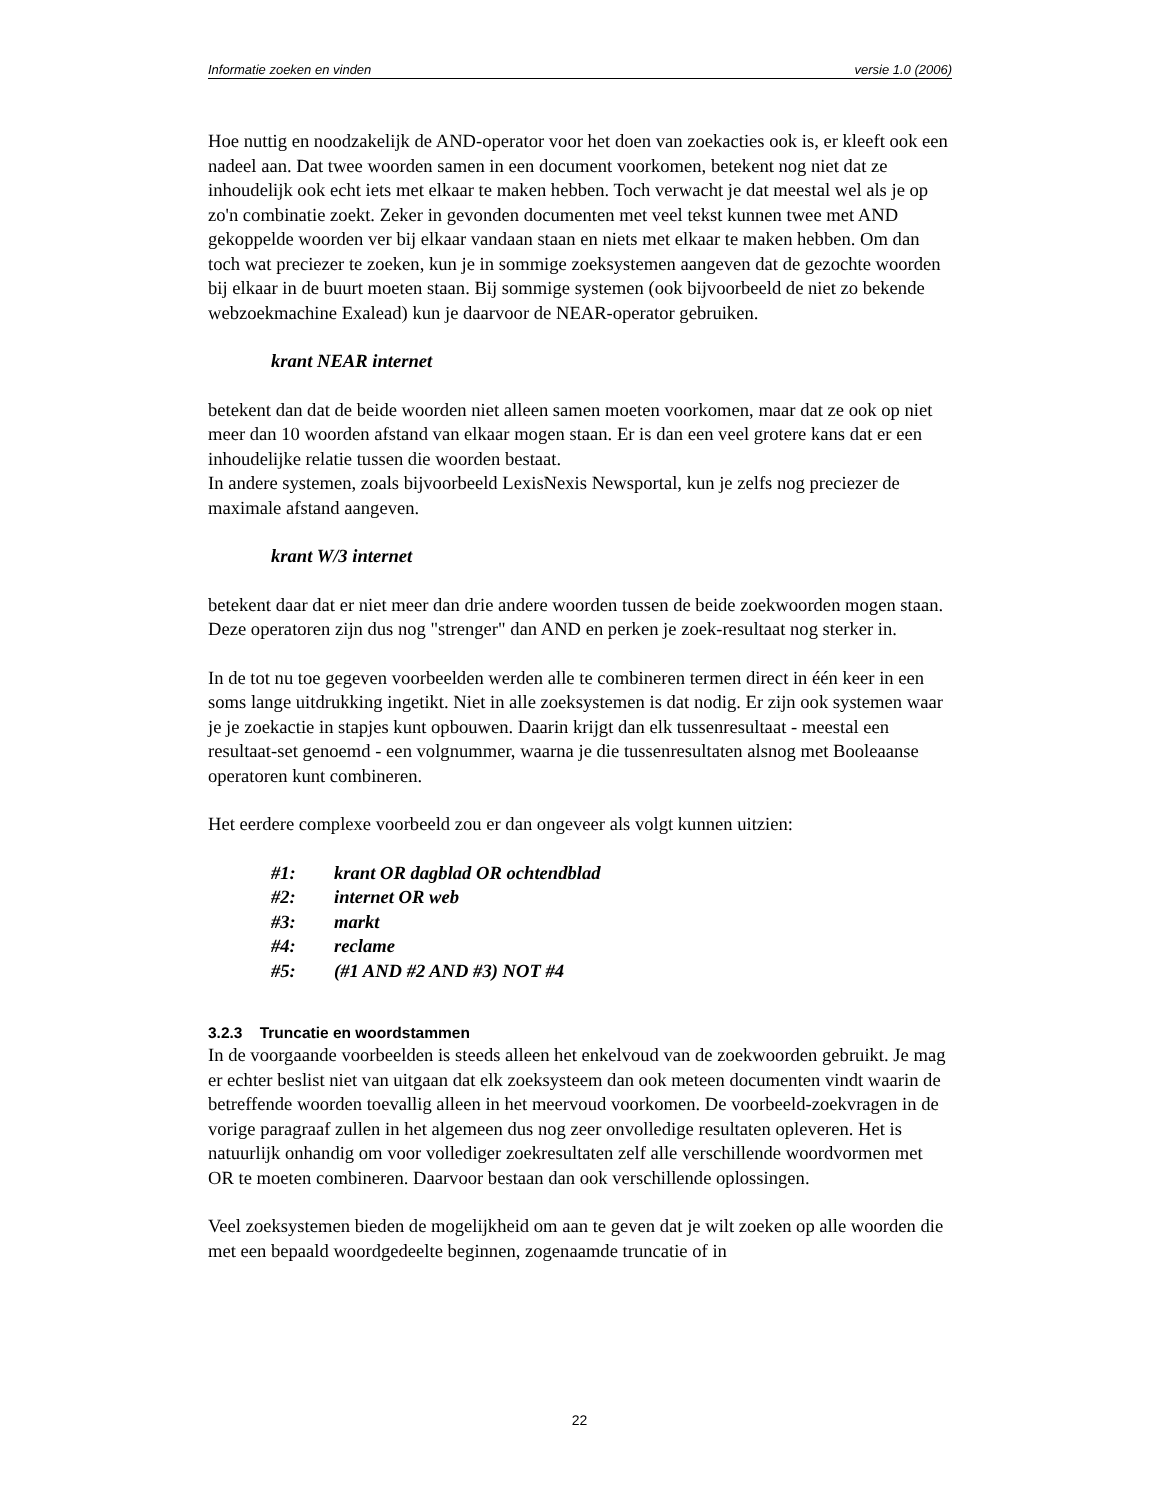Informatie zoeken en vinden versie 1.0 (2006)
Hoe nuttig en noodzakelijk de AND-operator voor het doen van zoekacties ook is, er kleeft ook een nadeel aan. Dat twee woorden samen in een document voorkomen, betekent nog niet dat ze inhoudelijk ook echt iets met elkaar te maken hebben. Toch verwacht je dat meestal wel als je op zo'n combinatie zoekt. Zeker in gevonden documenten met veel tekst kunnen twee met AND gekoppelde woorden ver bij elkaar vandaan staan en niets met elkaar te maken hebben. Om dan toch wat preciezer te zoeken, kun je in sommige zoeksystemen aangeven dat de gezochte woorden bij elkaar in de buurt moeten staan. Bij sommige systemen (ook bijvoorbeeld de niet zo bekende webzoekmachine Exalead) kun je daarvoor de NEAR-operator gebruiken.
krant NEAR internet
betekent dan dat de beide woorden niet alleen samen moeten voorkomen, maar dat ze ook op niet meer dan 10 woorden afstand van elkaar mogen staan. Er is dan een veel grotere kans dat er een inhoudelijke relatie tussen die woorden bestaat.
In andere systemen, zoals bijvoorbeeld LexisNexis Newsportal, kun je zelfs nog preciezer de maximale afstand aangeven.
krant W/3 internet
betekent daar dat er niet meer dan drie andere woorden tussen de beide zoekwoorden mogen staan. Deze operatoren zijn dus nog "strenger" dan AND en perken je zoek-resultaat nog sterker in.
In de tot nu toe gegeven voorbeelden werden alle te combineren termen direct in één keer in een soms lange uitdrukking ingetikt. Niet in alle zoeksystemen is dat nodig. Er zijn ook systemen waar je je zoekactie in stapjes kunt opbouwen. Daarin krijgt dan elk tussenresultaat - meestal een resultaat-set genoemd - een volgnummer, waarna je die tussenresultaten alsnog met Booleaanse operatoren kunt combineren.
Het eerdere complexe voorbeeld zou er dan ongeveer als volgt kunnen uitzien:
#1: krant OR dagblad OR ochtendblad
#2: internet OR web
#3: markt
#4: reclame
#5: (#1 AND #2 AND #3) NOT #4
3.2.3 Truncatie en woordstammen
In de voorgaande voorbeelden is steeds alleen het enkelvoud van de zoekwoorden gebruikt. Je mag er echter beslist niet van uitgaan dat elk zoeksysteem dan ook meteen documenten vindt waarin de betreffende woorden toevallig alleen in het meervoud voorkomen. De voorbeeld-zoekvragen in de vorige paragraaf zullen in het algemeen dus nog zeer onvolledige resultaten opleveren. Het is natuurlijk onhandig om voor vollediger zoekresultaten zelf alle verschillende woordvormen met OR te moeten combineren. Daarvoor bestaan dan ook verschillende oplossingen.
Veel zoeksystemen bieden de mogelijkheid om aan te geven dat je wilt zoeken op alle woorden die met een bepaald woordgedeelte beginnen, zogenaamde truncatie of in
22